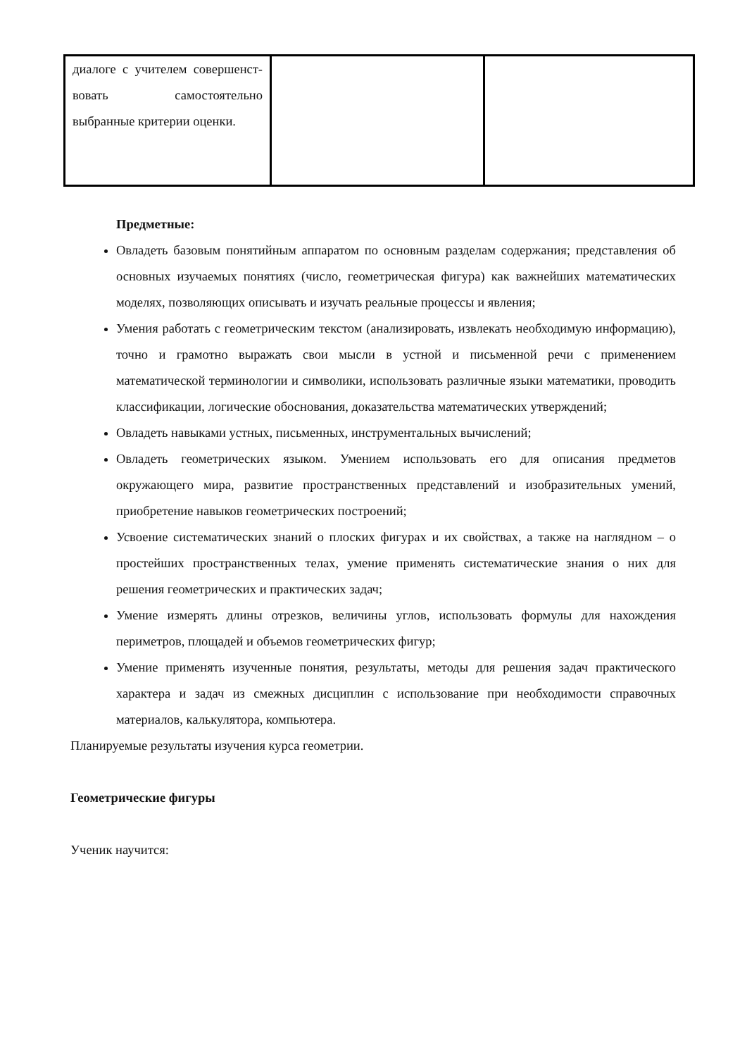| диалоге с учителем совершенст-вовать самостоятельно выбранные критерии оценки. | | |
Предметные:
Овладеть базовым понятийным аппаратом по основным разделам содержания; представления об основных изучаемых понятиях (число, геометрическая фигура) как важнейших математических моделях, позволяющих описывать и изучать реальные процессы и явления;
Умения работать с геометрическим текстом (анализировать, извлекать необходимую информацию), точно и грамотно выражать свои мысли в устной и письменной речи с применением математической терминологии и символики, использовать различные языки математики, проводить классификации, логические обоснования, доказательства математических утверждений;
Овладеть навыками устных, письменных, инструментальных вычислений;
Овладеть геометрических языком. Умением использовать его для описания предметов окружающего мира, развитие пространственных представлений и изобразительных умений, приобретение навыков геометрических построений;
Усвоение систематических знаний о плоских фигурах и их свойствах, а также на наглядном – о простейших пространственных телах, умение применять систематические знания о них для решения геометрических и практических задач;
Умение измерять длины отрезков, величины углов, использовать формулы для нахождения периметров, площадей и объемов геометрических фигур;
Умение применять изученные понятия, результаты, методы для решения задач практического характера и задач из смежных дисциплин с использование при необходимости справочных материалов, калькулятора, компьютера.
Планируемые результаты изучения курса геометрии.
Геометрические фигуры
Ученик научится: